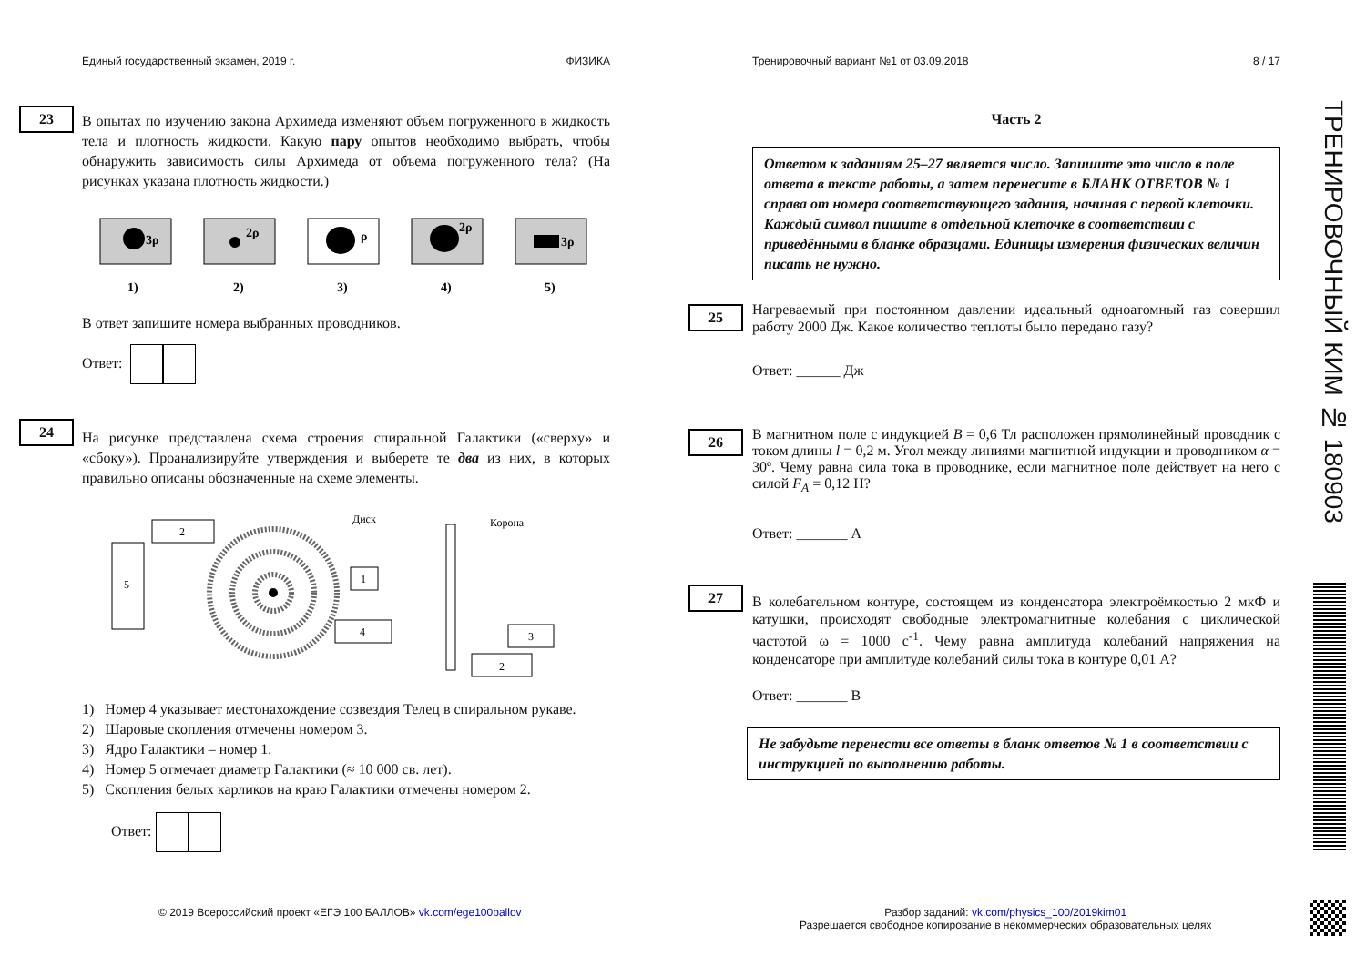Единый государственный экзамен, 2019 г. ФИЗИКА
23
В опытах по изучению закона Архимеда изменяют объем погруженного в жидкость тела и плотность жидкости. Какую пару опытов необходимо выбрать, чтобы обнаружить зависимость силы Архимеда от объема погруженного тела? (На рисунках указана плотность жидкости.)
3ρ
1)
2ρ
2)
ρ
3)
2ρ
4)
3ρ
5)
В ответ запишите номера выбранных проводников.
Ответ:
24
На рисунке представлена схема строения спиральной Галактики («сверху» и «сбоку»). Проанализируйте утверждения и выберете те два из них, в которых правильно описаны обозначенные на схеме элементы.
2
5
1
4
3
2
Диск
Корона
1) Номер 4 указывает местонахождение созвездия Телец в спиральном рукаве.
2) Шаровые скопления отмечены номером 3.
3) Ядро Галактики – номер 1.
4) Номер 5 отмечает диаметр Галактики (≈ 10 000 св. лет).
5) Скопления белых карликов на краю Галактики отмечены номером 2.
Ответ:
Тренировочный вариант №1 от 03.09.2018 8 / 17
Часть 2
Ответом к заданиям 25–27 является число. Запишите это число в поле ответа в тексте работы, а затем перенесите в БЛАНК ОТВЕТОВ № 1 справа от номера соответствующего задания, начиная с первой клеточки. Каждый символ пишите в отдельной клеточке в соответствии с приведёнными в бланке образцами. Единицы измерения физических величин писать не нужно.
25
Нагреваемый при постоянном давлении идеальный одноатомный газ совершил работу 2000 Дж. Какое количество теплоты было передано газу?
Ответ: ______ Дж
26
В магнитном поле с индукцией B = 0,6 Тл расположен прямолинейный проводник с током длины l = 0,2 м. Угол между линиями магнитной индукции и проводником α = 30º. Чему равна сила тока в проводнике, если магнитное поле действует на него с силой F<sub>A</sub> = 0,12 Н?
Ответ: _______ А
27
В колебательном контуре, состоящем из конденсатора электроёмкостью 2 мкФ и катушки, происходят свободные электромагнитные колебания с циклической частотой ω = 1000 с<sup>-1</sup>. Чему равна амплитуда колебаний напряжения на конденсаторе при амплитуде колебаний силы тока в контуре 0,01 А?
Ответ: _______ В
Не забудьте перенести все ответы в бланк ответов № 1 в соответствии с инструкцией по выполнению работы.
ТРЕНИРОВОЧНЫЙ КИМ № 180903
© 2019 Всероссийский проект «ЕГЭ 100 БАЛЛОВ» vk.com/ege100ballov
Разбор заданий: vk.com/physics_100/2019kim01
Разрешается свободное копирование в некоммерческих образовательных целях